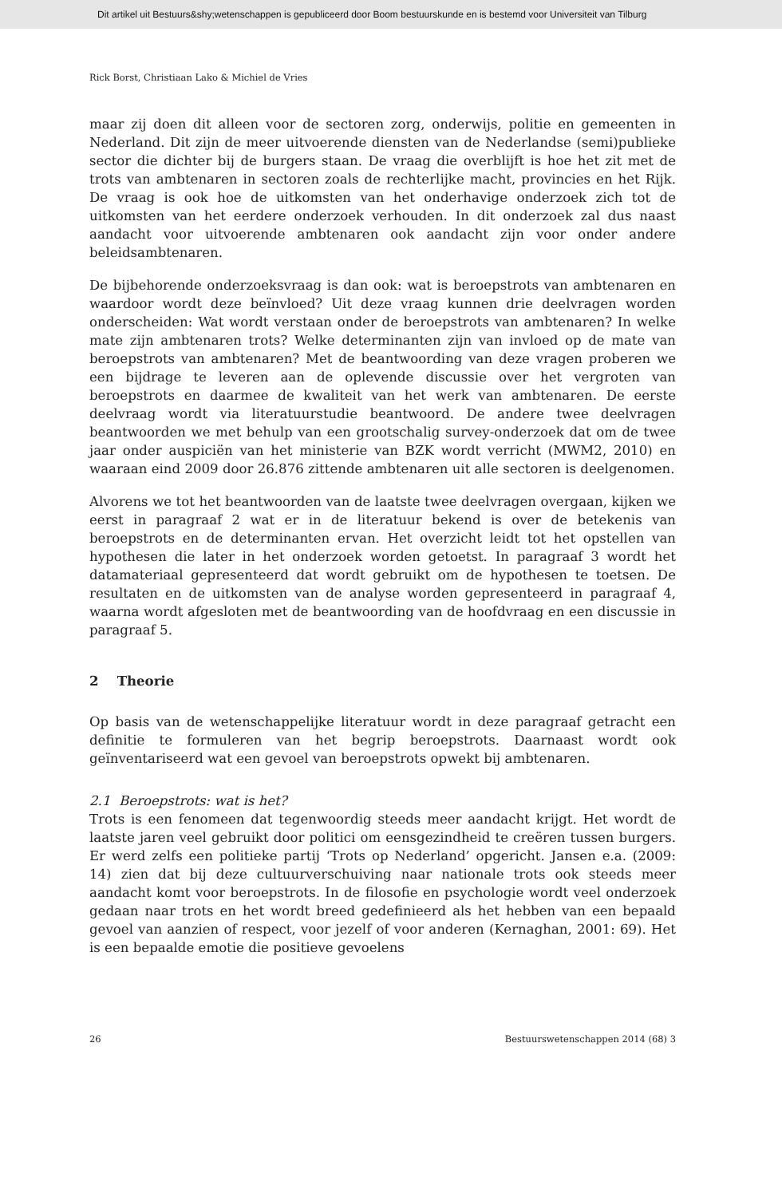Dit artikel uit Bestuurs&shy;wetenschappen is gepubliceerd door Boom bestuurskunde en is bestemd voor Universiteit van Tilburg
Rick Borst, Christiaan Lako & Michiel de Vries
maar zij doen dit alleen voor de sectoren zorg, onderwijs, politie en gemeenten in Nederland. Dit zijn de meer uitvoerende diensten van de Nederlandse (semi)publieke sector die dichter bij de burgers staan. De vraag die overblijft is hoe het zit met de trots van ambtenaren in sectoren zoals de rechterlijke macht, provincies en het Rijk. De vraag is ook hoe de uitkomsten van het onderhavige onderzoek zich tot de uitkomsten van het eerdere onderzoek verhouden. In dit onderzoek zal dus naast aandacht voor uitvoerende ambtenaren ook aandacht zijn voor onder andere beleidsambtenaren.
De bijbehorende onderzoeksvraag is dan ook: wat is beroepstrots van ambtenaren en waardoor wordt deze beïnvloed? Uit deze vraag kunnen drie deelvragen worden onderscheiden: Wat wordt verstaan onder de beroepstrots van ambtenaren? In welke mate zijn ambtenaren trots? Welke determinanten zijn van invloed op de mate van beroepstrots van ambtenaren? Met de beantwoording van deze vragen proberen we een bijdrage te leveren aan de oplevende discussie over het vergroten van beroepstrots en daarmee de kwaliteit van het werk van ambtenaren. De eerste deelvraag wordt via literatuurstudie beantwoord. De andere twee deelvragen beantwoorden we met behulp van een grootschalig survey-onderzoek dat om de twee jaar onder auspiciën van het ministerie van BZK wordt verricht (MWM2, 2010) en waaraan eind 2009 door 26.876 zittende ambtenaren uit alle sectoren is deelgenomen.
Alvorens we tot het beantwoorden van de laatste twee deelvragen overgaan, kijken we eerst in paragraaf 2 wat er in de literatuur bekend is over de betekenis van beroepstrots en de determinanten ervan. Het overzicht leidt tot het opstellen van hypothesen die later in het onderzoek worden getoetst. In paragraaf 3 wordt het datamateriaal gepresenteerd dat wordt gebruikt om de hypothesen te toetsen. De resultaten en de uitkomsten van de analyse worden gepresenteerd in paragraaf 4, waarna wordt afgesloten met de beantwoording van de hoofdvraag en een discussie in paragraaf 5.
2 Theorie
Op basis van de wetenschappelijke literatuur wordt in deze paragraaf getracht een definitie te formuleren van het begrip beroepstrots. Daarnaast wordt ook geïnventariseerd wat een gevoel van beroepstrots opwekt bij ambtenaren.
2.1 Beroepstrots: wat is het?
Trots is een fenomeen dat tegenwoordig steeds meer aandacht krijgt. Het wordt de laatste jaren veel gebruikt door politici om eensgezindheid te creëren tussen burgers. Er werd zelfs een politieke partij ‘Trots op Nederland’ opgericht. Jansen e.a. (2009: 14) zien dat bij deze cultuurverschuiving naar nationale trots ook steeds meer aandacht komt voor beroepstrots. In de filosofie en psychologie wordt veel onderzoek gedaan naar trots en het wordt breed gedefinieerd als het hebben van een bepaald gevoel van aanzien of respect, voor jezelf of voor anderen (Kernaghan, 2001: 69). Het is een bepaalde emotie die positieve gevoelens
26 Bestuurswetenschappen 2014 (68) 3